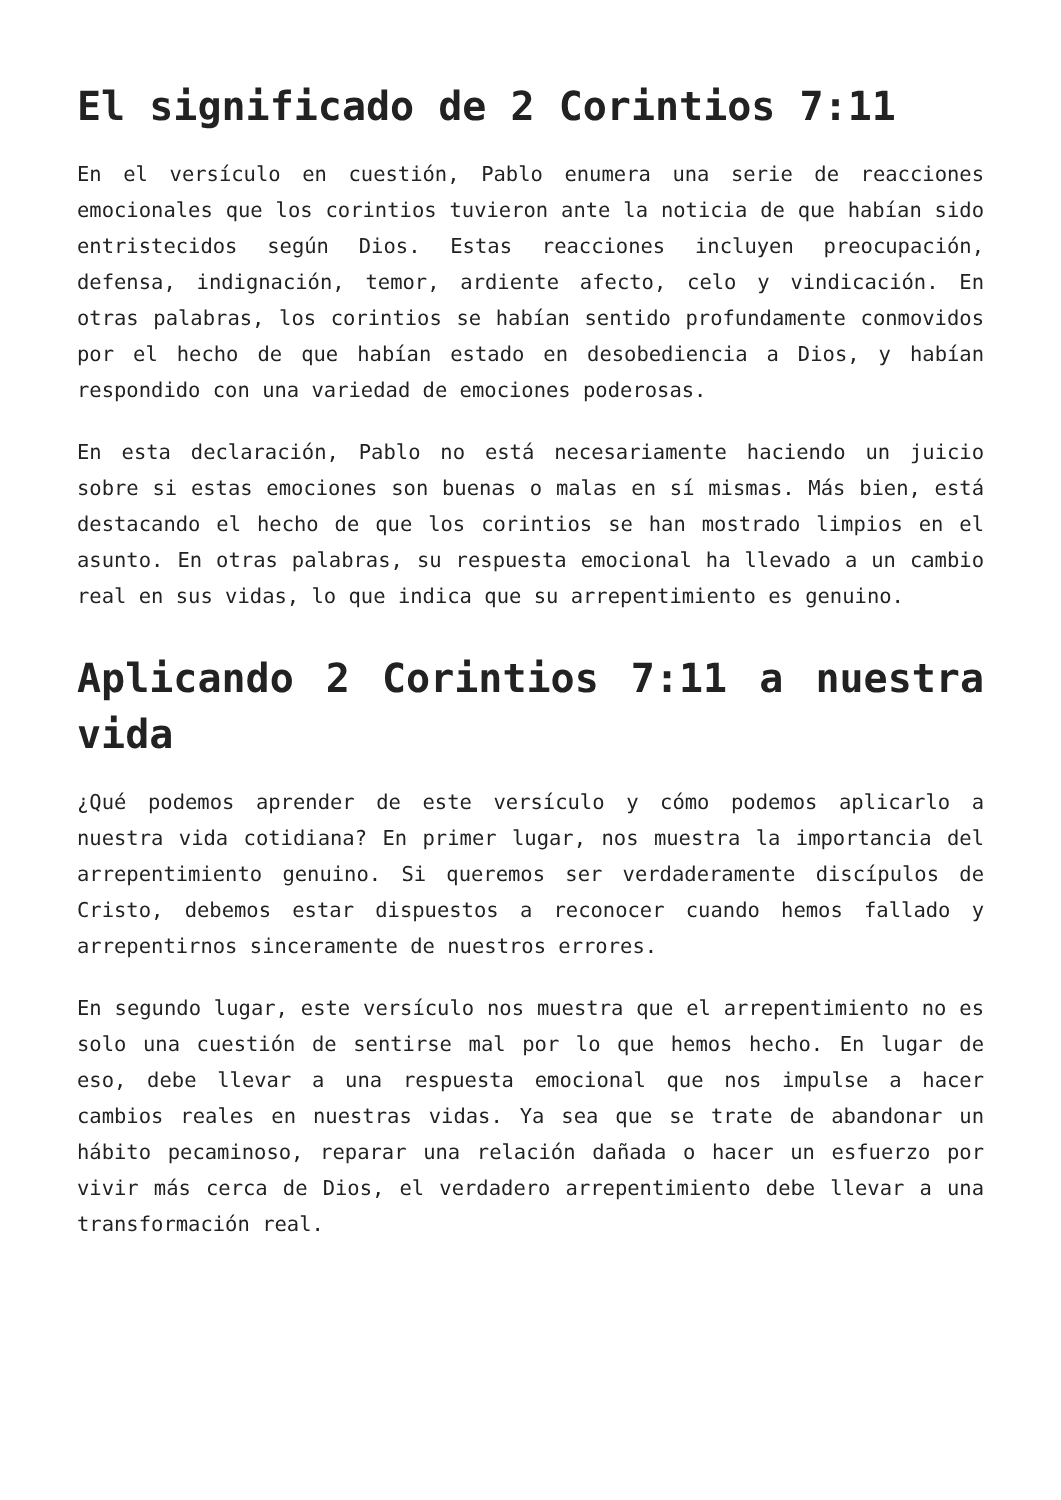El significado de 2 Corintios 7:11
En el versículo en cuestión, Pablo enumera una serie de reacciones emocionales que los corintios tuvieron ante la noticia de que habían sido entristecidos según Dios. Estas reacciones incluyen preocupación, defensa, indignación, temor, ardiente afecto, celo y vindicación. En otras palabras, los corintios se habían sentido profundamente conmovidos por el hecho de que habían estado en desobediencia a Dios, y habían respondido con una variedad de emociones poderosas.
En esta declaración, Pablo no está necesariamente haciendo un juicio sobre si estas emociones son buenas o malas en sí mismas. Más bien, está destacando el hecho de que los corintios se han mostrado limpios en el asunto. En otras palabras, su respuesta emocional ha llevado a un cambio real en sus vidas, lo que indica que su arrepentimiento es genuino.
Aplicando 2 Corintios 7:11 a nuestra vida
¿Qué podemos aprender de este versículo y cómo podemos aplicarlo a nuestra vida cotidiana? En primer lugar, nos muestra la importancia del arrepentimiento genuino. Si queremos ser verdaderamente discípulos de Cristo, debemos estar dispuestos a reconocer cuando hemos fallado y arrepentirnos sinceramente de nuestros errores.
En segundo lugar, este versículo nos muestra que el arrepentimiento no es solo una cuestión de sentirse mal por lo que hemos hecho. En lugar de eso, debe llevar a una respuesta emocional que nos impulse a hacer cambios reales en nuestras vidas. Ya sea que se trate de abandonar un hábito pecaminoso, reparar una relación dañada o hacer un esfuerzo por vivir más cerca de Dios, el verdadero arrepentimiento debe llevar a una transformación real.